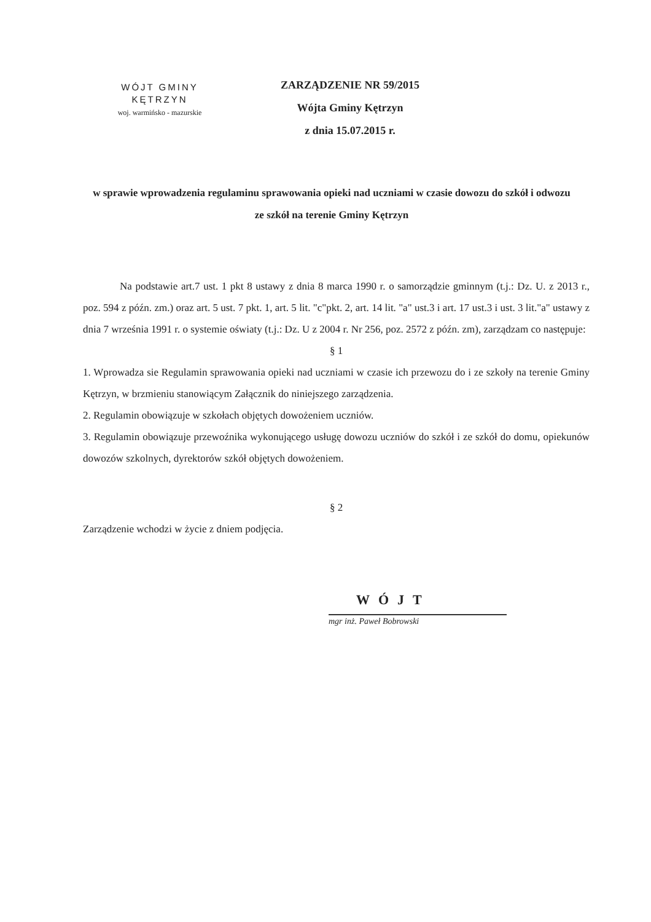WÓJT GMINY
KĘTRZYN
woj. warmińsko - mazurskie
ZARZĄDZENIE NR 59/2015
Wójta Gminy Kętrzyn
z dnia 15.07.2015 r.
w sprawie wprowadzenia regulaminu sprawowania opieki nad uczniami w czasie dowozu do szkół i odwozu ze szkół na terenie Gminy Kętrzyn
Na podstawie art.7 ust. 1 pkt 8 ustawy z dnia 8 marca 1990 r. o samorządzie gminnym (t.j.: Dz. U. z 2013 r., poz. 594 z późn. zm.) oraz art. 5 ust. 7 pkt. 1, art. 5 lit. "c"pkt. 2, art. 14 lit. "a" ust.3 i art. 17 ust.3 i ust. 3 lit."a" ustawy z dnia 7 września 1991 r. o systemie oświaty (t.j.: Dz. U z 2004 r. Nr 256, poz. 2572 z późn. zm), zarządzam co następuje:
§ 1
1. Wprowadza sie Regulamin sprawowania opieki nad uczniami w czasie ich przewozu do i ze szkoły na terenie Gminy Kętrzyn, w brzmieniu stanowiącym Załącznik do niniejszego zarządzenia.
2. Regulamin obowiązuje w szkołach objętych dowożeniem uczniów.
3. Regulamin obowiązuje przewoźnika wykonującego usługę dowozu uczniów do szkół i ze szkół do domu, opiekunów dowozów szkolnych, dyrektorów szkół objętych dowożeniem.
§ 2
Zarządzenie wchodzi w życie z dniem podjęcia.
WÓJT
mgr inż. Paweł Bobrowski